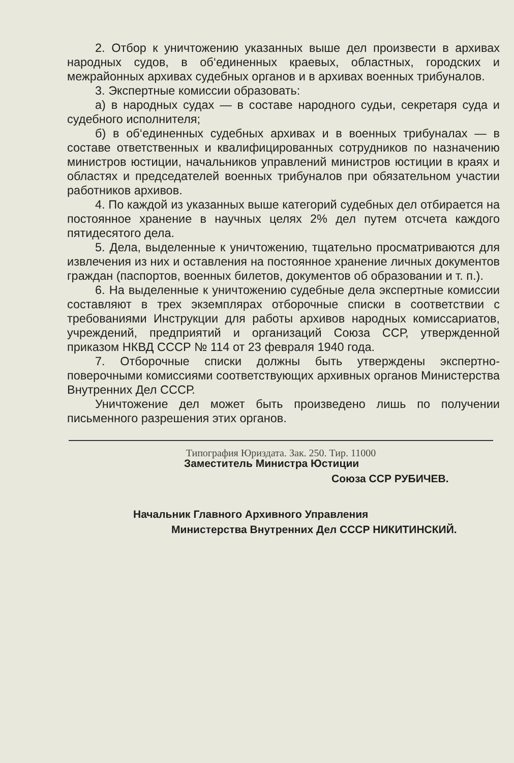2. Отбор к уничтожению указанных выше дел произвести в архивах народных судов, в об‘единенных краевых, областных, городских и межрайонных архивах судебных органов и в архивах военных трибуналов.
3. Экспертные комиссии образовать:
а) в народных судах — в составе народного судьи, секретаря суда и судебного исполнителя;
б) в об‘единенных судебных архивах и в военных трибуналах — в составе ответственных и квалифицированных сотрудников по назначению министров юстиции, начальников управлений министров юстиции в краях и областях и председателей военных трибуналов при обязательном участии работников архивов.
4. По каждой из указанных выше категорий судебных дел отбирается на постоянное хранение в научных целях 2% дел путем отсчета каждого пятидесятого дела.
5. Дела, выделенные к уничтожению, тщательно просматриваются для извлечения из них и оставления на постоянное хранение личных документов граждан (паспортов, военных билетов, документов об образовании и т. п.).
6. На выделенные к уничтожению судебные дела экспертные комиссии составляют в трех экземплярах отборочные списки в соответствии с требованиями Инструкции для работы архивов народных комиссариатов, учреждений, предприятий и организаций Союза ССР, утвержденной приказом НКВД СССР № 114 от 23 февраля 1940 года.
7. Отборочные списки должны быть утверждены экспертно-поверочными комиссиями соответствующих архивных органов Министерства Внутренних Дел СССР.
Уничтожение дел может быть произведено лишь по получении письменного разрешения этих органов.
Заместитель Министра Юстиции
Союза ССР РУБИЧЕВ.
Начальник Главного Архивного Управления
Министерства Внутренних Дел СССР НИКИТИНСКИЙ.
Типография Юриздата. Зак. 250. Тир. 11000